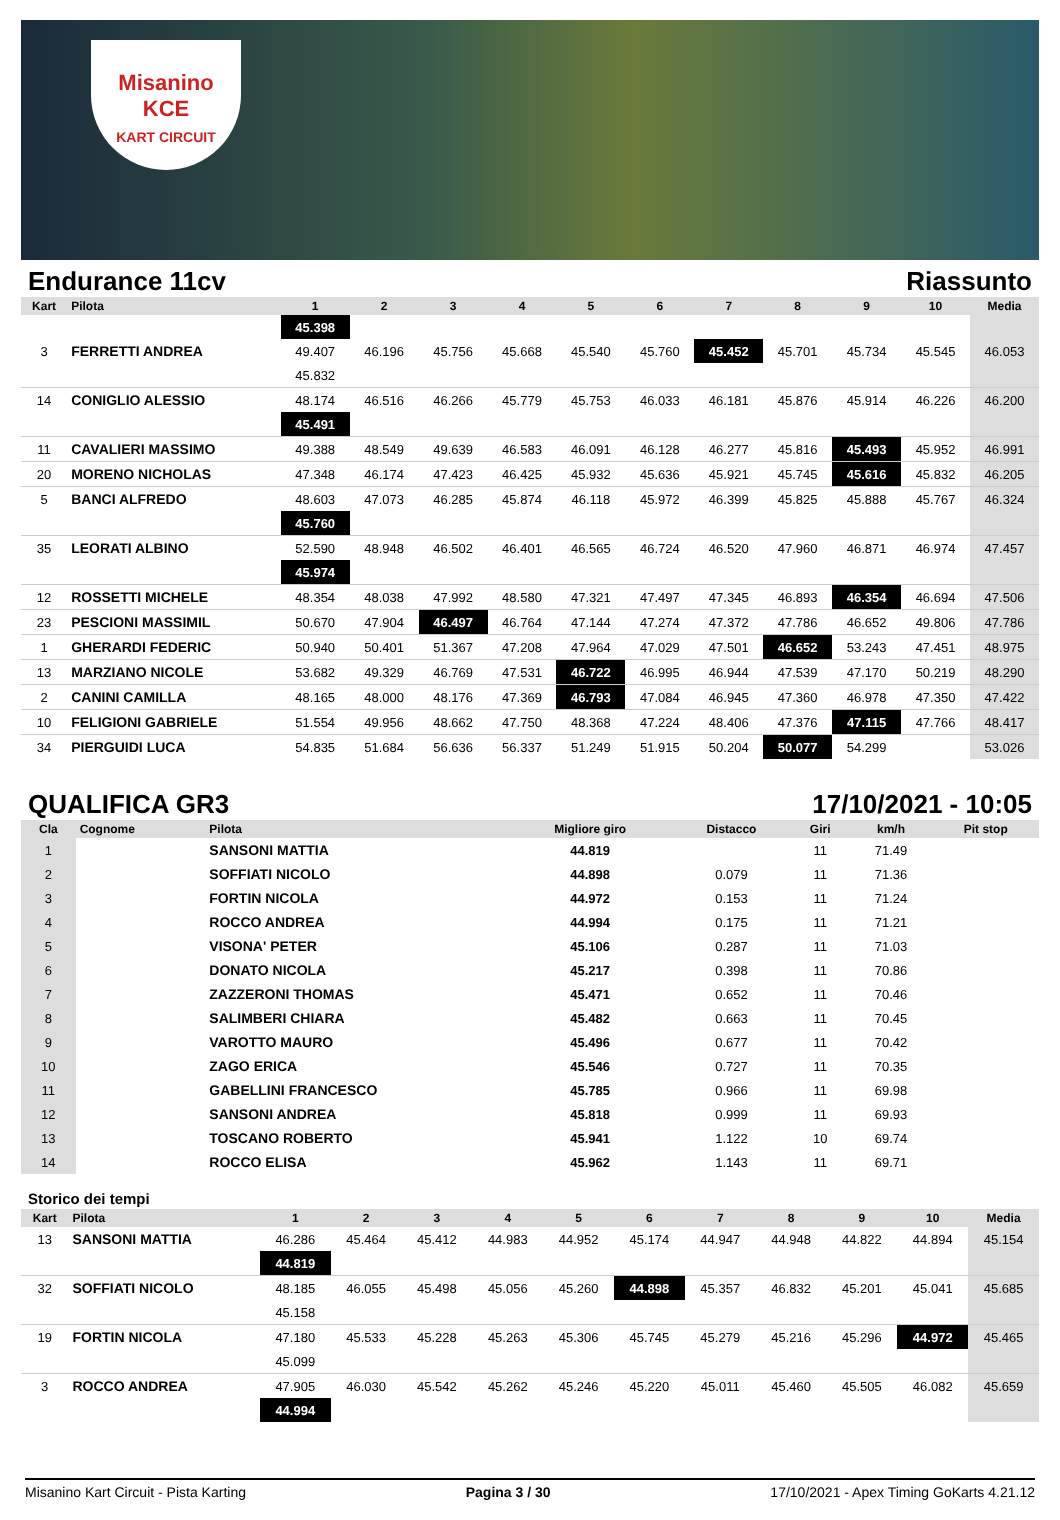Misanino
KCE
KART CIRCUIT
Endurance 11cv Riassunto
| Kart | Pilota | 1 | 2 | 3 | 4 | 5 | 6 | 7 | 8 | 9 | 10 | Media |
| --- | --- | --- | --- | --- | --- | --- | --- | --- | --- | --- | --- | --- |
| | | 45.398 | | | | | | | | | | |
| 3 | FERRETTI ANDREA | 49.407 | 46.196 | 45.756 | 45.668 | 45.540 | 45.760 | 45.452 | 45.701 | 45.734 | 45.545 | 46.053 |
| | | 45.832 | | | | | | | | | | |
| 14 | CONIGLIO ALESSIO | 48.174 | 46.516 | 46.266 | 45.779 | 45.753 | 46.033 | 46.181 | 45.876 | 45.914 | 46.226 | 46.200 |
| | | 45.491 | | | | | | | | | | |
| 11 | CAVALIERI MASSIMO | 49.388 | 48.549 | 49.639 | 46.583 | 46.091 | 46.128 | 46.277 | 45.816 | 45.493 | 45.952 | 46.991 |
| 20 | MORENO NICHOLAS | 47.348 | 46.174 | 47.423 | 46.425 | 45.932 | 45.636 | 45.921 | 45.745 | 45.616 | 45.832 | 46.205 |
| 5 | BANCI ALFREDO | 48.603 | 47.073 | 46.285 | 45.874 | 46.118 | 45.972 | 46.399 | 45.825 | 45.888 | 45.767 | 46.324 |
| | | 45.760 | | | | | | | | | | |
| 35 | LEORATI ALBINO | 52.590 | 48.948 | 46.502 | 46.401 | 46.565 | 46.724 | 46.520 | 47.960 | 46.871 | 46.974 | 47.457 |
| | | 45.974 | | | | | | | | | | |
| 12 | ROSSETTI MICHELE | 48.354 | 48.038 | 47.992 | 48.580 | 47.321 | 47.497 | 47.345 | 46.893 | 46.354 | 46.694 | 47.506 |
| 23 | PESCIONI MASSIMIL | 50.670 | 47.904 | 46.497 | 46.764 | 47.144 | 47.274 | 47.372 | 47.786 | 46.652 | 49.806 | 47.786 |
| 1 | GHERARDI FEDERIC | 50.940 | 50.401 | 51.367 | 47.208 | 47.964 | 47.029 | 47.501 | 46.652 | 53.243 | 47.451 | 48.975 |
| 13 | MARZIANO NICOLE | 53.682 | 49.329 | 46.769 | 47.531 | 46.722 | 46.995 | 46.944 | 47.539 | 47.170 | 50.219 | 48.290 |
| 2 | CANINI CAMILLA | 48.165 | 48.000 | 48.176 | 47.369 | 46.793 | 47.084 | 46.945 | 47.360 | 46.978 | 47.350 | 47.422 |
| 10 | FELIGIONI GABRIELE | 51.554 | 49.956 | 48.662 | 47.750 | 48.368 | 47.224 | 48.406 | 47.376 | 47.115 | 47.766 | 48.417 |
| 34 | PIERGUIDI LUCA | 54.835 | 51.684 | 56.636 | 56.337 | 51.249 | 51.915 | 50.204 | 50.077 | 54.299 | | 53.026 |
QUALIFICA GR3 17/10/2021 - 10:05
| Cla | Cognome | Pilota | Migliore giro | Distacco | Giri | km/h | Pit stop |
| --- | --- | --- | --- | --- | --- | --- | --- |
| 1 | | SANSONI MATTIA | 44.819 | | 11 | 71.49 | |
| 2 | | SOFFIATI NICOLO | 44.898 | 0.079 | 11 | 71.36 | |
| 3 | | FORTIN NICOLA | 44.972 | 0.153 | 11 | 71.24 | |
| 4 | | ROCCO ANDREA | 44.994 | 0.175 | 11 | 71.21 | |
| 5 | | VISONA' PETER | 45.106 | 0.287 | 11 | 71.03 | |
| 6 | | DONATO NICOLA | 45.217 | 0.398 | 11 | 70.86 | |
| 7 | | ZAZZERONI THOMAS | 45.471 | 0.652 | 11 | 70.46 | |
| 8 | | SALIMBERI CHIARA | 45.482 | 0.663 | 11 | 70.45 | |
| 9 | | VAROTTO MAURO | 45.496 | 0.677 | 11 | 70.42 | |
| 10 | | ZAGO ERICA | 45.546 | 0.727 | 11 | 70.35 | |
| 11 | | GABELLINI FRANCESCO | 45.785 | 0.966 | 11 | 69.98 | |
| 12 | | SANSONI ANDREA | 45.818 | 0.999 | 11 | 69.93 | |
| 13 | | TOSCANO ROBERTO | 45.941 | 1.122 | 10 | 69.74 | |
| 14 | | ROCCO ELISA | 45.962 | 1.143 | 11 | 69.71 | |
Storico dei tempi
| Kart | Pilota | 1 | 2 | 3 | 4 | 5 | 6 | 7 | 8 | 9 | 10 | Media |
| --- | --- | --- | --- | --- | --- | --- | --- | --- | --- | --- | --- | --- |
| 13 | SANSONI MATTIA | 46.286 | 45.464 | 45.412 | 44.983 | 44.952 | 45.174 | 44.947 | 44.948 | 44.822 | 44.894 | 45.154 |
| | | 44.819 | | | | | | | | | | |
| 32 | SOFFIATI NICOLO | 48.185 | 46.055 | 45.498 | 45.056 | 45.260 | 44.898 | 45.357 | 46.832 | 45.201 | 45.041 | 45.685 |
| | | 45.158 | | | | | | | | | | |
| 19 | FORTIN NICOLA | 47.180 | 45.533 | 45.228 | 45.263 | 45.306 | 45.745 | 45.279 | 45.216 | 45.296 | 44.972 | 45.465 |
| | | 45.099 | | | | | | | | | | |
| 3 | ROCCO ANDREA | 47.905 | 46.030 | 45.542 | 45.262 | 45.246 | 45.220 | 45.011 | 45.460 | 45.505 | 46.082 | 45.659 |
| | | 44.994 | | | | | | | | | | |
Misanino Kart Circuit - Pista Karting Pagina 3 / 30 17/10/2021 - Apex Timing GoKarts 4.21.12